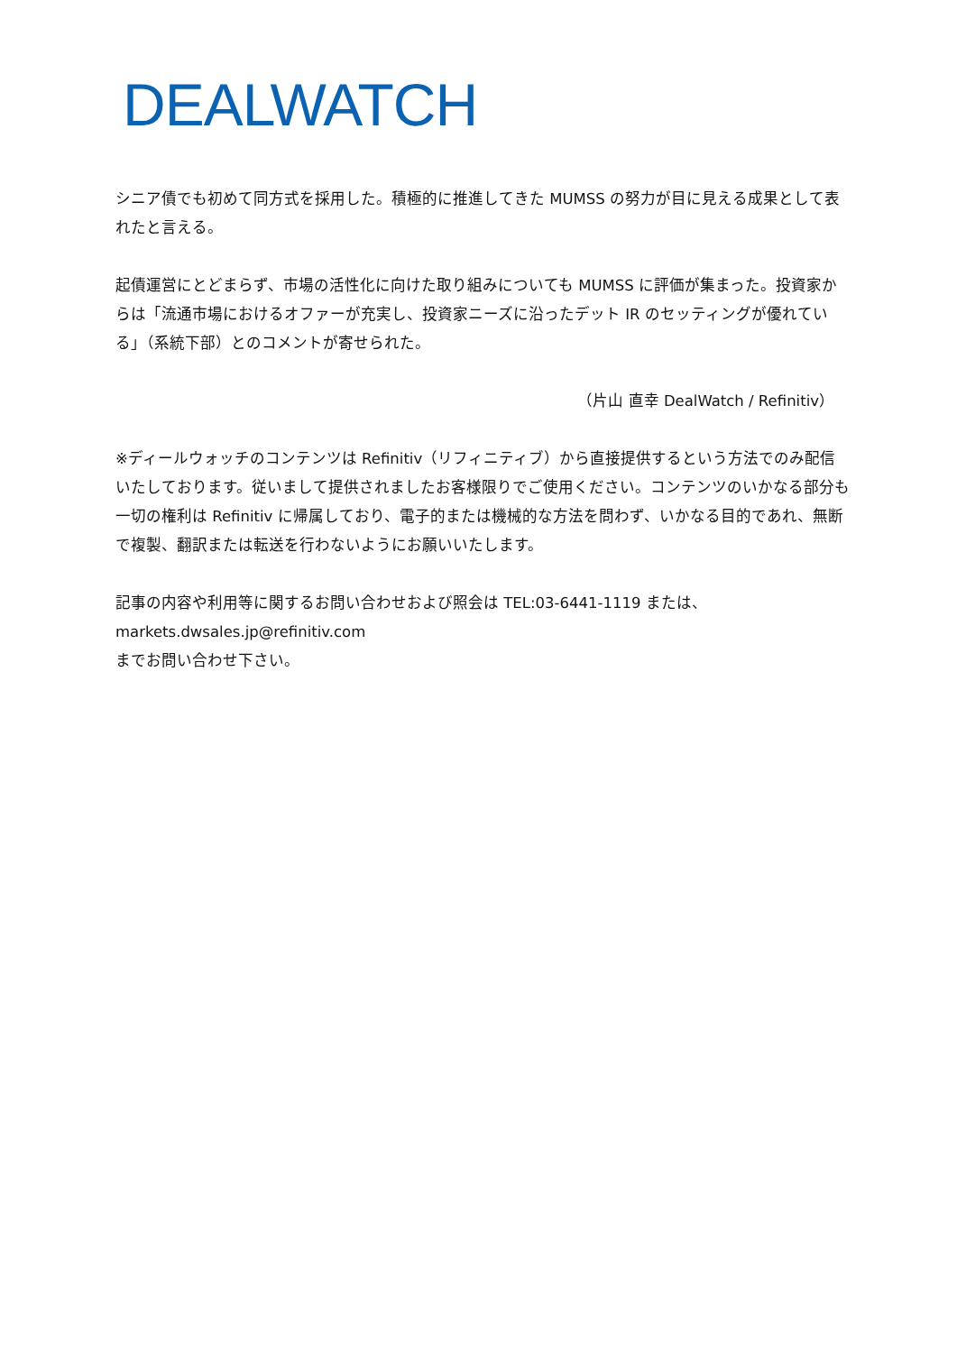DEALWATCH
シニア債でも初めて同方式を採用した。積極的に推進してきた MUMSS の努力が目に見える成果として表れたと言える。
起債運営にとどまらず、市場の活性化に向けた取り組みについても MUMSS に評価が集まった。投資家からは「流通市場におけるオファーが充実し、投資家ニーズに沿ったデット IR のセッティングが優れている」（系統下部）とのコメントが寄せられた。
（片山 直幸 DealWatch / Refinitiv）
※ディールウォッチのコンテンツは Refinitiv（リフィニティブ）から直接提供するという方法でのみ配信いたしております。従いまして提供されましたお客様限りでご使用ください。コンテンツのいかなる部分も一切の権利は Refinitiv に帰属しており、電子的または機械的な方法を問わず、いかなる目的であれ、無断で複製、翻訳または転送を行わないようにお願いいたします。
記事の内容や利用等に関するお問い合わせおよび照会は TEL:03-6441-1119 または、
markets.dwsales.jp@refinitiv.com
までお問い合わせ下さい。